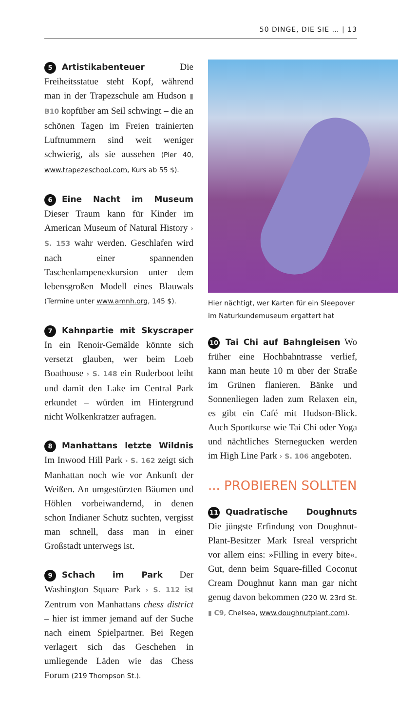50 DINGE, DIE SIE … | 13
5 Artistikabenteuer Die Freiheitsstatue steht Kopf, während man in der Trapezschule am Hudson ▮ B10 kopfüber am Seil schwingt – die an schönen Tagen im Freien trainierten Luftnummern sind weit weniger schwierig, als sie aussehen (Pier 40, www.trapezeschool.com, Kurs ab 55 $).
6 Eine Nacht im Museum Dieser Traum kann für Kinder im American Museum of Natural History › S. 153 wahr werden. Geschlafen wird nach einer spannenden Taschenlampenexkursion unter dem lebensgroßen Modell eines Blauwals (Termine unter www.amnh.org, 145 $).
7 Kahnpartie mit Skyscraper In ein Renoir-Gemälde könnte sich versetzt glauben, wer beim Loeb Boathouse › S. 148 ein Ruderboot leiht und damit den Lake im Central Park erkundet – würden im Hintergrund nicht Wolkenkratzer aufragen.
8 Manhattans letzte Wildnis Im Inwood Hill Park › S. 162 zeigt sich Manhattan noch wie vor Ankunft der Weißen. An umgestürzten Bäumen und Höhlen vorbeiwandernd, in denen schon Indianer Schutz suchten, vergisst man schnell, dass man in einer Großstadt unterwegs ist.
9 Schach im Park Der Washington Square Park › S. 112 ist Zentrum von Manhattans chess district – hier ist immer jemand auf der Suche nach einem Spielpartner. Bei Regen verlagert sich das Geschehen in umliegende Läden wie das Chess Forum (219 Thompson St.).
Hier nächtigt, wer Karten für ein Sleepover
im Naturkundemuseum ergattert hat
10 Tai Chi auf Bahngleisen Wo früher eine Hochbahntrasse verlief, kann man heute 10 m über der Straße im Grünen flanieren. Bänke und Sonnenliegen laden zum Relaxen ein, es gibt ein Café mit Hudson-Blick. Auch Sportkurse wie Tai Chi oder Yoga und nächtliches Sternegucken werden im High Line Park › S. 106 angeboten.
... PROBIEREN SOLLTEN
11 Quadratische Doughnuts Die jüngste Erfindung von Doughnut-Plant-Besitzer Mark Isreal verspricht vor allem eins: »Filling in every bite«. Gut, denn beim Square-filled Coconut Cream Doughnut kann man gar nicht genug davon bekommen (220 W. 23rd St. ▮ C9, Chelsea, www.doughnutplant.com).